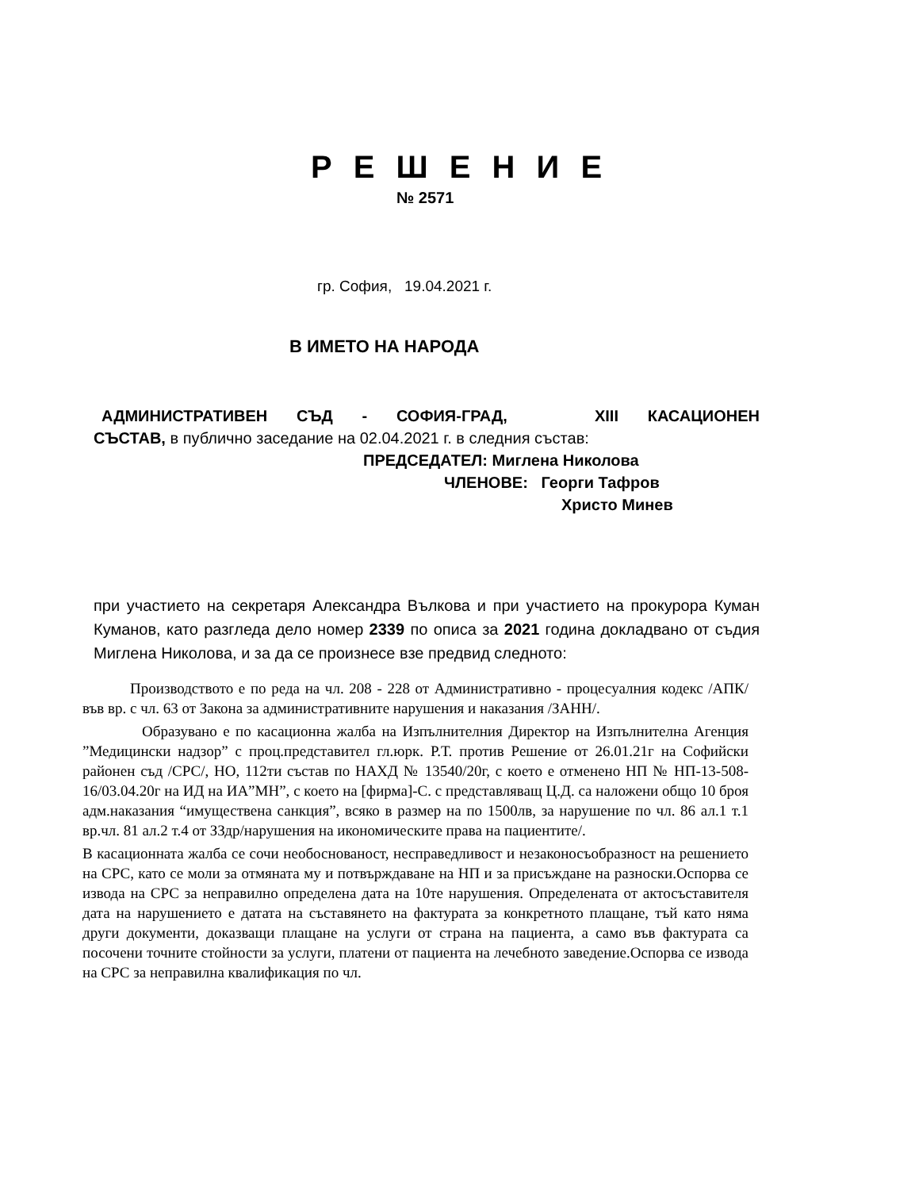Р Е Ш Е Н И Е
№ 2571
гр. София, 19.04.2021 г.
В ИМЕТО НА НАРОДА
АДМИНИСТРАТИВЕН СЪД - СОФИЯ-ГРАД, XIII КАСАЦИОНЕН
СЪСТАВ, в публично заседание на 02.04.2021 г. в следния състав:
ПРЕДСЕДАТЕЛ: Миглена Николова
ЧЛЕНОВЕ: Георги Тафров
Христо Минев
при участието на секретаря Александра Вълкова и при участието на прокурора Куман Куманов, като разгледа дело номер 2339 по описа за 2021 година докладвано от съдия Миглена Николова, и за да се произнесе взе предвид следното:
Производството е по реда на чл. 208 - 228 от Административно - процесуалния кодекс /АПК/ във вр. с чл. 63 от Закона за административните нарушения и наказания /ЗАНН/.
Образувано е по касационна жалба на Изпълнителния Директор на Изпълнителна Агенция ”Медицински надзор” с проц.представител гл.юрк. Р.Т. против Решение от 26.01.21г на Софийски районен съд /СРС/, НО, 112ти състав по НАХД № 13540/20г, с което е отменено НП № НП-13-508-16/03.04.20г на ИД на ИА”МН”, с което на [фирма]-С. с представляващ Ц.Д. са наложени общо 10 броя адм.наказания “имуществена санкция”, всяко в размер на по 1500лв, за нарушение по чл. 86 ал.1 т.1 вр.чл. 81 ал.2 т.4 от ЗЗдр/нарушения на икономическите права на пациентите/.
В касационната жалба се сочи необоснованост, несправедливост и незаконосъобразност на решението на СРС, като се моли за отмяната му и потвърждаване на НП и за присъждане на разноски.Оспорва се извода на СРС за неправилно определена дата на 10те нарушения. Определената от актосъставителя дата на нарушението е датата на съставянето на фактурата за конкретното плащане, тъй като няма други документи, доказващи плащане на услуги от страна на пациента, а само във фактурата са посочени точните стойности за услуги, платени от пациента на лечебното заведение.Оспорва се извода на СРС за неправилна квалификация по чл.